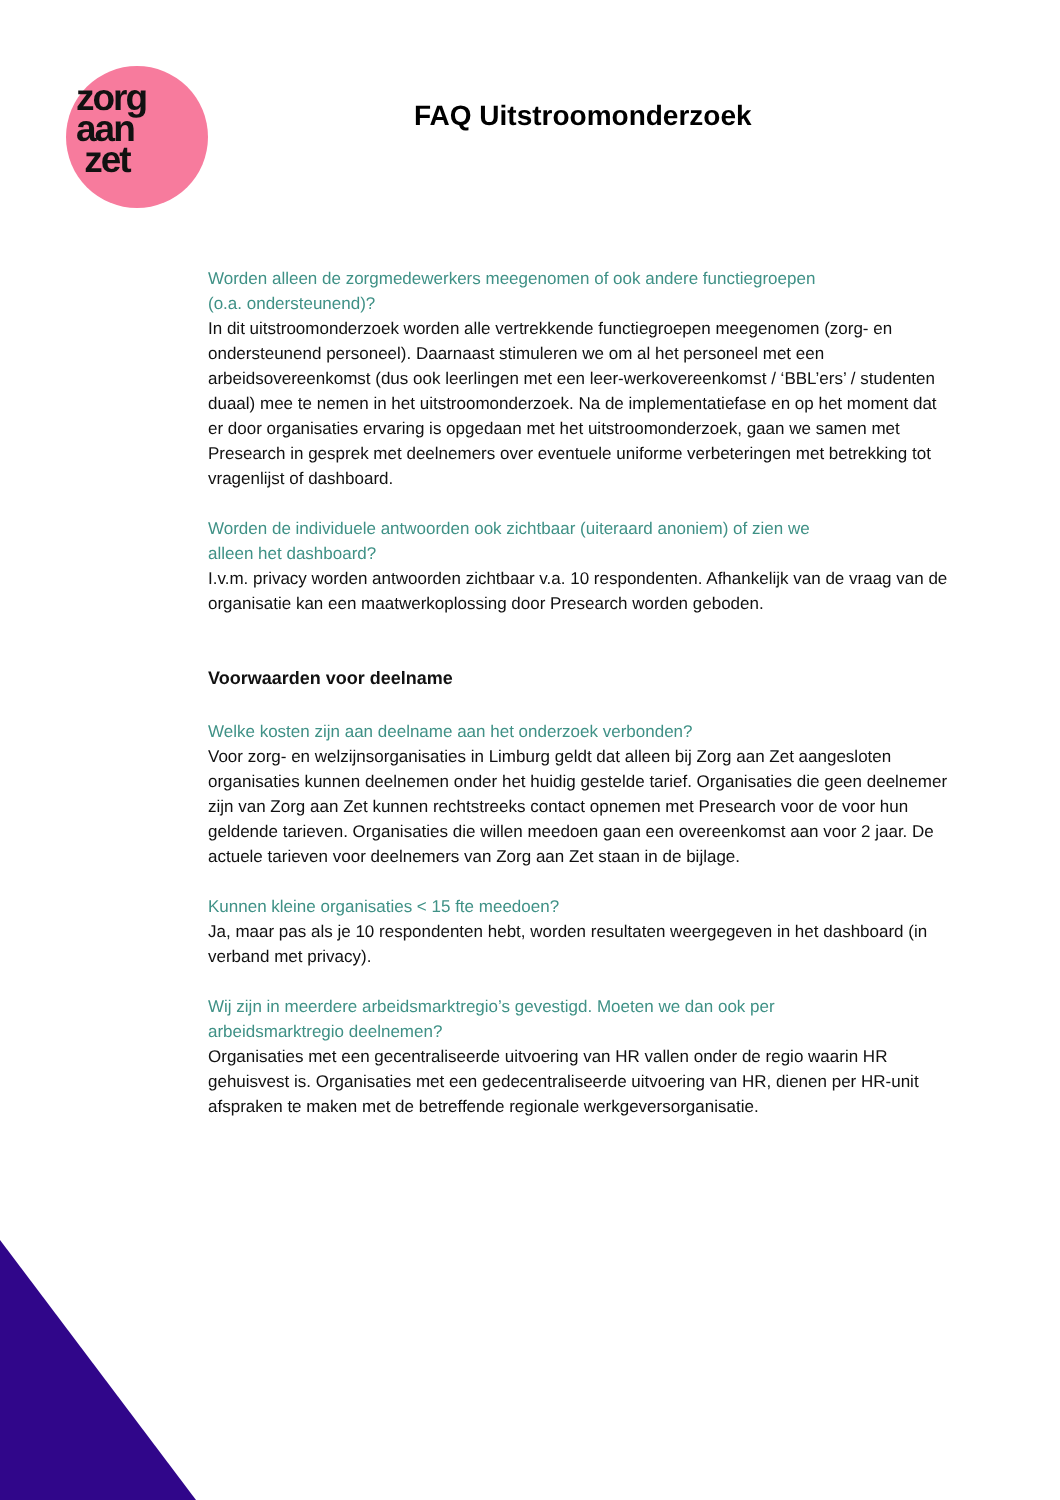zorg
aan
zet
FAQ Uitstroomonderzoek
Worden alleen de zorgmedewerkers meegenomen of ook andere functiegroepen
(o.a. ondersteunend)?
In dit uitstroomonderzoek worden alle vertrekkende functiegroepen meegenomen (zorg- en ondersteunend personeel). Daarnaast stimuleren we om al het personeel met een arbeidsovereenkomst (dus ook leerlingen met een leer-werkovereenkomst / ‘BBL’ers’ / studenten duaal) mee te nemen in het uitstroomonderzoek. Na de implementatiefase en op het moment dat er door organisaties ervaring is opgedaan met het uitstroomonderzoek, gaan we samen met Presearch in gesprek met deelnemers over eventuele uniforme verbeteringen met betrekking tot vragenlijst of dashboard.
Worden de individuele antwoorden ook zichtbaar (uiteraard anoniem) of zien we
alleen het dashboard?
I.v.m. privacy worden antwoorden zichtbaar v.a. 10 respondenten. Afhankelijk van de vraag van de organisatie kan een maatwerkoplossing door Presearch worden geboden.
Voorwaarden voor deelname
Welke kosten zijn aan deelname aan het onderzoek verbonden?
Voor zorg- en welzijnsorganisaties in Limburg geldt dat alleen bij Zorg aan Zet aangesloten organisaties kunnen deelnemen onder het huidig gestelde tarief. Organisaties die geen deelnemer zijn van Zorg aan Zet kunnen rechtstreeks contact opnemen met Presearch voor de voor hun geldende tarieven. Organisaties die willen meedoen gaan een overeenkomst aan voor 2 jaar. De actuele tarieven voor deelnemers van Zorg aan Zet staan in de bijlage.
Kunnen kleine organisaties < 15 fte meedoen?
Ja, maar pas als je 10 respondenten hebt, worden resultaten weergegeven in het dashboard (in verband met privacy).
Wij zijn in meerdere arbeidsmarktregio’s gevestigd. Moeten we dan ook per
arbeidsmarktregio deelnemen?
Organisaties met een gecentraliseerde uitvoering van HR vallen onder de regio waarin HR gehuisvest is. Organisaties met een gedecentraliseerde uitvoering van HR, dienen per HR-unit afspraken te maken met de betreffende regionale werkgeversorganisatie.